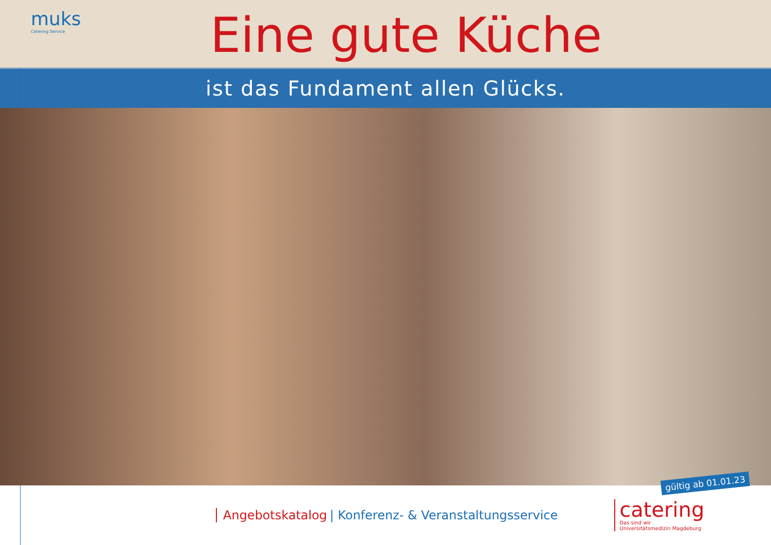muks
Catering Service
Eine gute Küche
ist das Fundament allen Glücks.
gültig ab 01.01.23
Angebotskatalog | Konferenz- & Veranstaltungsservice
catering
Das sind wir
Universitätsmedizin Magdeburg